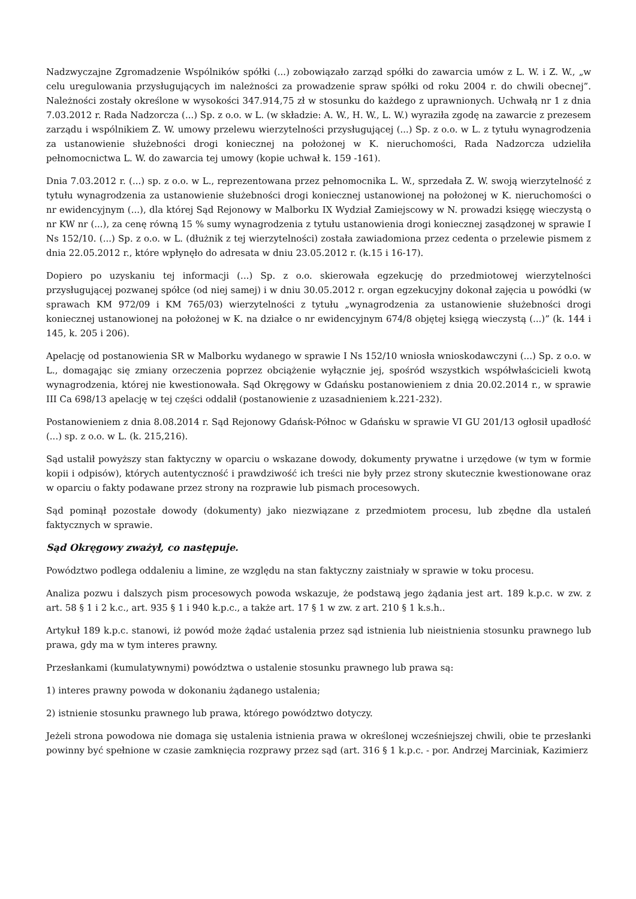Nadzwyczajne Zgromadzenie Wspólników spółki (...) zobowiązało zarząd spółki do zawarcia umów z L. W. i Z. W., „w celu uregulowania przysługujących im należności za prowadzenie spraw spółki od roku 2004 r. do chwili obecnej”. Należności zostały określone w wysokości 347.914,75 zł w stosunku do każdego z uprawnionych. Uchwałą nr 1 z dnia 7.03.2012 r. Rada Nadzorcza (...) Sp. z o.o. w L. (w składzie: A. W., H. W., L. W.) wyraziła zgodę na zawarcie z prezesem zarządu i wspólnikiem Z. W. umowy przelewu wierzytelności przysługującej (...) Sp. z o.o. w L. z tytułu wynagrodzenia za ustanowienie służebności drogi koniecznej na położonej w K. nieruchomości, Rada Nadzorcza udzieliła pełnomocnictwa L. W. do zawarcia tej umowy (kopie uchwał k. 159 -161).
Dnia 7.03.2012 r. (...) sp. z o.o. w L., reprezentowana przez pełnomocnika L. W., sprzedała Z. W. swoją wierzytelność z tytułu wynagrodzenia za ustanowienie służebności drogi koniecznej ustanowionej na położonej w K. nieruchomości o nr ewidencyjnym (...), dla której Sąd Rejonowy w Malborku IX Wydział Zamiejscowy w N. prowadzi księgę wieczystą o nr KW nr (...), za cenę równą 15 % sumy wynagrodzenia z tytułu ustanowienia drogi koniecznej zasądzonej w sprawie I Ns 152/10. (...) Sp. z o.o. w L. (dłużnik z tej wierzytelności) została zawiadomiona przez cedenta o przelewie pismem z dnia 22.05.2012 r., które wpłynęło do adresata w dniu 23.05.2012 r. (k.15 i 16-17).
Dopiero po uzyskaniu tej informacji (...) Sp. z o.o. skierowała egzekucję do przedmiotowej wierzytelności przysługującej pozwanej spółce (od niej samej) i w dniu 30.05.2012 r. organ egzekucyjny dokonał zajęcia u powódki (w sprawach KM 972/09 i KM 765/03) wierzytelności z tytułu „wynagrodzenia za ustanowienie służebności drogi koniecznej ustanowionej na położonej w K. na działce o nr ewidencyjnym 674/8 objętej księgą wieczystą (...)” (k. 144 i 145, k. 205 i 206).
Apelację od postanowienia SR w Malborku wydanego w sprawie I Ns 152/10 wniosła wnioskodawczyni (...) Sp. z o.o. w L., domagając się zmiany orzeczenia poprzez obciążenie wyłącznie jej, spośród wszystkich współwłaścicieli kwotą wynagrodzenia, której nie kwestionowała. Sąd Okręgowy w Gdańsku postanowieniem z dnia 20.02.2014 r., w sprawie III Ca 698/13 apelację w tej części oddalił (postanowienie z uzasadnieniem k.221-232).
Postanowieniem z dnia 8.08.2014 r. Sąd Rejonowy Gdańsk-Północ w Gdańsku w sprawie VI GU 201/13 ogłosił upadłość (...) sp. z o.o. w L. (k. 215,216).
Sąd ustalił powyższy stan faktyczny w oparciu o wskazane dowody, dokumenty prywatne i urzędowe (w tym w formie kopii i odpisów), których autentyczność i prawdziwość ich treści nie były przez strony skutecznie kwestionowane oraz w oparciu o fakty podawane przez strony na rozprawie lub pismach procesowych.
Sąd pominął pozostałe dowody (dokumenty) jako niezwiązane z przedmiotem procesu, lub zbędne dla ustaleń faktycznych w sprawie.
Sąd Okręgowy zważył, co następuje.
Powództwo podlega oddaleniu a limine, ze względu na stan faktyczny zaistniały w sprawie w toku procesu.
Analiza pozwu i dalszych pism procesowych powoda wskazuje, że podstawą jego żądania jest art. 189 k.p.c. w zw. z art. 58 § 1 i 2 k.c., art. 935 § 1 i 940 k.p.c., a także art. 17 § 1 w zw. z art. 210 § 1 k.s.h..
Artykuł 189 k.p.c. stanowi, iż powód może żądać ustalenia przez sąd istnienia lub nieistnienia stosunku prawnego lub prawa, gdy ma w tym interes prawny.
Przesłankami (kumulatywnymi) powództwa o ustalenie stosunku prawnego lub prawa są:
1) interes prawny powoda w dokonaniu żądanego ustalenia;
2) istnienie stosunku prawnego lub prawa, którego powództwo dotyczy.
Jeżeli strona powodowa nie domaga się ustalenia istnienia prawa w określonej wcześniejszej chwili, obie te przesłanki powinny być spełnione w czasie zamknięcia rozprawy przez sąd (art. 316 § 1 k.p.c. - por. Andrzej Marciniak, Kazimierz